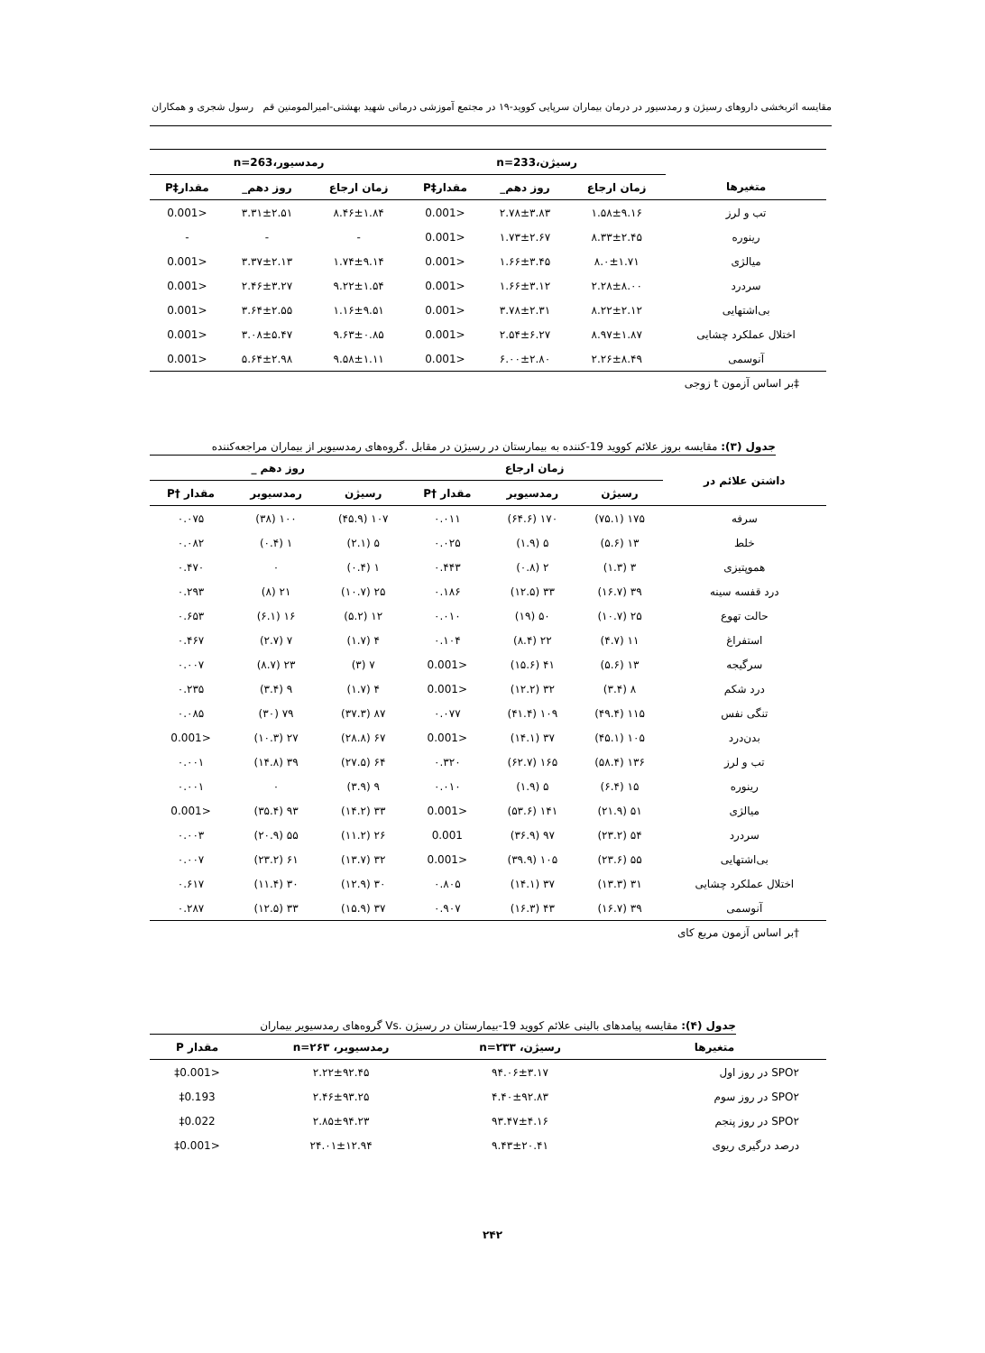مقایسه اثربخشی داروهای رسیژن و رمدسیور در درمان بیماران سرپایی کووید-۱۹ در مجتمع آموزشی درمانی شهید بهشتی-امیرالمومنین قم رسول شجری و همکاران
| | رسیژن،n=233 | | | رمدسیور،n=263 | | |
| --- | --- | --- | --- | --- | --- | --- |
| متغیرها | زمان ارجاع | روز دهم_ | مقدار‡P | زمان ارجاع | روز دهم_ | مقدار‡P |
| تب و لرز | ۱.۵۸±۹.۱۶ | ۲.۷۸±۳.۸۳ | <0.001 | ۸.۴۶±۱.۸۴ | ۳.۳۱±۲.۵۱ | <0.001 |
| رینوره | ۸.۳۳±۲.۴۵ | ۱.۷۳±۲.۶۷ | <0.001 | - | - | - |
| میالژی | ۸.۰±۱.۷۱ | ۱.۶۶±۳.۴۵ | <0.001 | ۱.۷۴±۹.۱۴ | ۳.۳۷±۲.۱۳ | <0.001 |
| سردرد | ۲.۲۸±۸.۰۰ | ۱.۶۶±۳.۱۲ | <0.001 | ۹.۲۲±۱.۵۴ | ۲.۴۶±۳.۲۷ | <0.001 |
| بی‌اشتهایی | ۸.۲۲±۲.۱۲ | ۳.۷۸±۲.۳۱ | <0.001 | ۱.۱۶±۹.۵۱ | ۳.۶۴±۲.۵۵ | <0.001 |
| اختلال عملکرد چشایی | ۸.۹۷±۱.۸۷ | ۲.۵۴±۶.۲۷ | <0.001 | ۹.۶۳±۰.۸۵ | ۳.۰۸±۵.۴۷ | <0.001 |
| آنوسمی | ۲.۲۶±۸.۴۹ | ۶.۰۰±۲.۸۰ | <0.001 | ۹.۵۸±۱.۱۱ | ۵.۶۴±۲.۹۸ | <0.001 |
‡بر اساس آزمون t زوجی
جدول (۳): مقایسه بروز علائم کووید 19-کننده به بیمارستان در رسیژن در مقابل .گروه‌های رمدسیویر از بیماران مراجعه‌کننده
| داشتن علائم در | زمان ارجاع | | | روز دهم _ | | |
| --- | --- | --- | --- | --- | --- | --- |
| | رسیژن | رمدسیویر | مقدار †P | رسیژن | رمدسیویر | مقدار †P |
| سرفه | ۱۷۵ (۷۵.۱) | ۱۷۰ (۶۴.۶) | ۰.۰۱۱ | ۱۰۷ (۴۵.۹) | ۱۰۰ (۳۸) | ۰.۰۷۵ |
| خلط | ۱۳ (۵.۶) | ۵ (۱.۹) | ۰.۰۲۵ | ۵ (۲.۱) | ۱ (۰.۴) | ۰.۰۸۲ |
| هموپتیزی | ۳ (۱.۳) | ۲ (۰.۸) | ۰.۴۴۳ | ۱ (۰.۴) | ۰ | ۰.۴۷۰ |
| درد قفسه سینه | ۳۹ (۱۶.۷) | ۳۳ (۱۲.۵) | ۰.۱۸۶ | ۲۵ (۱۰.۷) | ۲۱ (۸) | ۰.۲۹۳ |
| حالت تهوع | ۲۵ (۱۰.۷) | ۵۰ (۱۹) | ۰.۰۱۰ | ۱۲ (۵.۲) | ۱۶ (۶.۱) | ۰.۶۵۳ |
| استفراغ | ۱۱ (۴.۷) | ۲۲ (۸.۴) | ۰.۱۰۴ | ۴ (۱.۷) | ۷ (۲.۷) | ۰.۴۶۷ |
| سرگیجه | ۱۳ (۵.۶) | ۴۱ (۱۵.۶) | <0.001 | ۷ (۳) | ۲۳ (۸.۷) | ۰.۰۰۷ |
| درد شکم | ۸ (۳.۴) | ۳۲ (۱۲.۲) | <0.001 | ۴ (۱.۷) | ۹ (۳.۴) | ۰.۲۳۵ |
| تنگی نفس | ۱۱۵ (۴۹.۴) | ۱۰۹ (۴۱.۴) | ۰.۰۷۷ | ۸۷ (۳۷.۳) | ۷۹ (۳۰) | ۰.۰۸۵ |
| بدن‌درد | ۱۰۵ (۴۵.۱) | ۳۷ (۱۴.۱) | <0.001 | ۶۷ (۲۸.۸) | ۲۷ (۱۰.۳) | <0.001 |
| تب و لرز | ۱۳۶ (۵۸.۴) | ۱۶۵ (۶۲.۷) | ۰.۳۲۰ | ۶۴ (۲۷.۵) | ۳۹ (۱۴.۸) | ۰.۰۰۱ |
| رینوره | ۱۵ (۶.۴) | ۵ (۱.۹) | ۰.۰۱۰ | ۹ (۳.۹) | ۰ | ۰.۰۰۱ |
| میالژی | ۵۱ (۲۱.۹) | ۱۴۱ (۵۳.۶) | <0.001 | ۳۳ (۱۴.۲) | ۹۳ (۳۵.۴) | <0.001 |
| سردرد | ۵۴ (۲۳.۲) | ۹۷ (۳۶.۹) | 0.001 | ۲۶ (۱۱.۲) | ۵۵ (۲۰.۹) | ۰.۰۰۳ |
| بی‌اشتهایی | ۵۵ (۲۳.۶) | ۱۰۵ (۳۹.۹) | <0.001 | ۳۲ (۱۳.۷) | ۶۱ (۲۳.۲) | ۰.۰۰۷ |
| اختلال عملکرد چشایی | ۳۱ (۱۳.۳) | ۳۷ (۱۴.۱) | ۰.۸۰۵ | ۳۰ (۱۲.۹) | ۳۰ (۱۱.۴) | ۰.۶۱۷ |
| آنوسمی | ۳۹ (۱۶.۷) | ۴۳ (۱۶.۳) | ۰.۹۰۷ | ۳۷ (۱۵.۹) | ۳۳ (۱۲.۵) | ۰.۲۸۷ |
†بر اساس آزمون مربع کای
جدول (۴): مقایسه پیامدهای بالینی علائم کووید 19-بیمارستان در رسیژن .Vs گروه‌های رمدسیویر بیماران
| متغیرها | رسیژن، n=۲۳۳ | رمدسیویر، n=۲۶۳ | مقدار P |
| --- | --- | --- | --- |
| SPO۲ در روز اول | ۹۴.۰۶±۳.۱۷ | ۲.۲۲±۹۲.۴۵ | <0.001‡ |
| SPO۲ در روز سوم | ۴.۴۰±۹۲.۸۳ | ۲.۴۶±۹۳.۲۵ | 0.193‡ |
| SPO۲ در روز پنجم | ۹۳.۴۷±۴.۱۶ | ۲.۸۵±۹۴.۲۳ | 0.022‡ |
| درصد درگیری ریوی | ۹.۴۳±۲۰.۴۱ | ۲۴.۰۱±۱۲.۹۴ | <0.001‡ |
۲۴۲